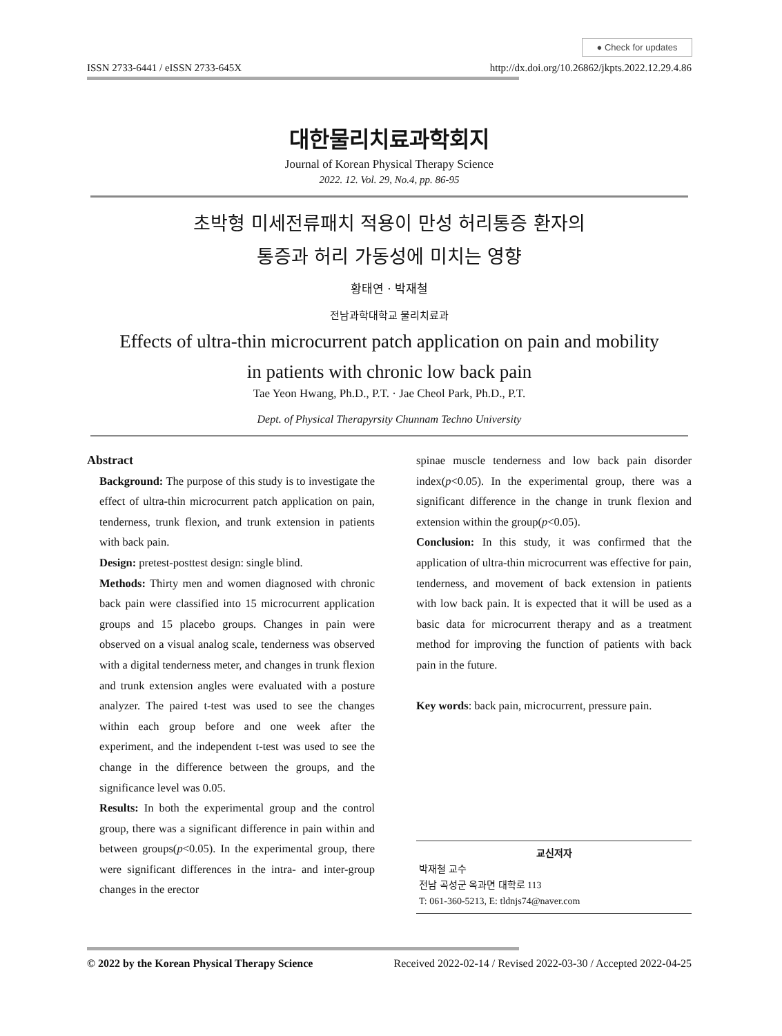● Check for updates
ISSN 2733-6441 / eISSN 2733-645X http://dx.doi.org/10.26862/jkpts.2022.12.29.4.86
대한물리치료과학회지
Journal of Korean Physical Therapy Science
2022. 12. Vol. 29, No.4, pp. 86-95
초박형 미세전류패치 적용이 만성 허리통증 환자의
통증과 허리 가동성에 미치는 영향
황태연 · 박재철
전남과학대학교 물리치료과
Effects of ultra-thin microcurrent patch application on pain and mobility
in patients with chronic low back pain
Tae Yeon Hwang, Ph.D., P.T. · Jae Cheol Park, Ph.D., P.T.
Dept. of Physical Therapyrsity Chunnam Techno University
Abstract
Background: The purpose of this study is to investigate the effect of ultra-thin microcurrent patch application on pain, tenderness, trunk flexion, and trunk extension in patients with back pain.
Design: pretest-posttest design: single blind.
Methods: Thirty men and women diagnosed with chronic back pain were classified into 15 microcurrent application groups and 15 placebo groups. Changes in pain were observed on a visual analog scale, tenderness was observed with a digital tenderness meter, and changes in trunk flexion and trunk extension angles were evaluated with a posture analyzer. The paired t-test was used to see the changes within each group before and one week after the experiment, and the independent t-test was used to see the change in the difference between the groups, and the significance level was 0.05.
Results: In both the experimental group and the control group, there was a significant difference in pain within and between groups(p<0.05). In the experimental group, there were significant differences in the intra- and inter-group changes in the erector
spinae muscle tenderness and low back pain disorder index(p<0.05). In the experimental group, there was a significant difference in the change in trunk flexion and extension within the group(p<0.05).
Conclusion: In this study, it was confirmed that the application of ultra-thin microcurrent was effective for pain, tenderness, and movement of back extension in patients with low back pain. It is expected that it will be used as a basic data for microcurrent therapy and as a treatment method for improving the function of patients with back pain in the future.
Key words: back pain, microcurrent, pressure pain.
교신저자
박재철 교수
전남 곡성군 옥과면 대학로 113
T: 061-360-5213, E: tldnjs74@naver.com
© 2022 by the Korean Physical Therapy Science Received 2022-02-14 / Revised 2022-03-30 / Accepted 2022-04-25